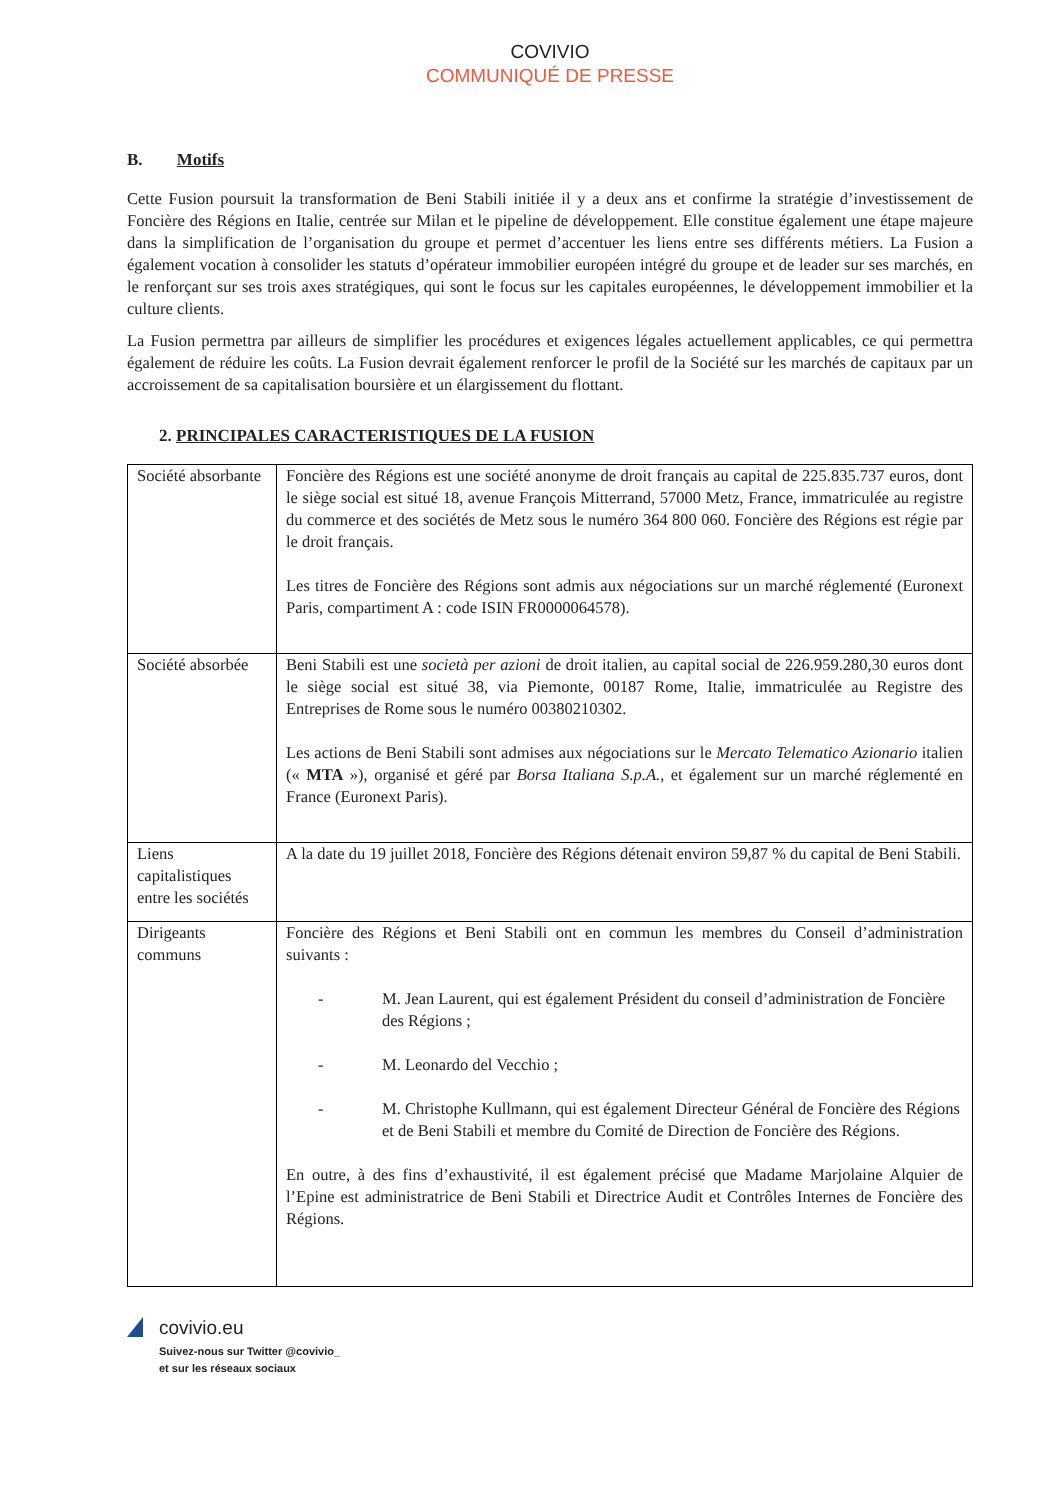COVIVIO
COMMUNIQUÉ DE PRESSE
B. Motifs
Cette Fusion poursuit la transformation de Beni Stabili initiée il y a deux ans et confirme la stratégie d’investissement de Foncière des Régions en Italie, centrée sur Milan et le pipeline de développement. Elle constitue également une étape majeure dans la simplification de l’organisation du groupe et permet d’accentuer les liens entre ses différents métiers. La Fusion a également vocation à consolider les statuts d’opérateur immobilier européen intégré du groupe et de leader sur ses marchés, en le renforçant sur ses trois axes stratégiques, qui sont le focus sur les capitales européennes, le développement immobilier et la culture clients.
La Fusion permettra par ailleurs de simplifier les procédures et exigences légales actuellement applicables, ce qui permettra également de réduire les coûts. La Fusion devrait également renforcer le profil de la Société sur les marchés de capitaux par un accroissement de sa capitalisation boursière et un élargissement du flottant.
2. PRINCIPALES CARACTERISTIQUES DE LA FUSION
| Société absorbante | Foncière des Régions est une société anonyme de droit français au capital de 225.835.737 euros, dont le siège social est situé 18, avenue François Mitterrand, 57000 Metz, France, immatriculée au registre du commerce et des sociétés de Metz sous le numéro 364 800 060. Foncière des Régions est régie par le droit français. Les titres de Foncière des Régions sont admis aux négociations sur un marché réglementé (Euronext Paris, compartiment A : code ISIN FR0000064578). |
| Société absorbée | Beni Stabili est une società per azioni de droit italien, au capital social de 226.959.280,30 euros dont le siège social est situé 38, via Piemonte, 00187 Rome, Italie, immatriculée au Registre des Entreprises de Rome sous le numéro 00380210302. Les actions de Beni Stabili sont admises aux négociations sur le Mercato Telematico Azionario italien (« MTA »), organisé et géré par Borsa Italiana S.p.A. , et également sur un marché réglementé en France (Euronext Paris). |
| Liens capitalistiques entre les sociétés | A la date du 19 juillet 2018, Foncière des Régions détenait environ 59,87 % du capital de Beni Stabili. |
| Dirigeants communs | Foncière des Régions et Beni Stabili ont en commun les membres du Conseil d’administration suivants : - M. Jean Laurent, qui est également Président du conseil d’administration de Foncière des Régions ; - M. Leonardo del Vecchio ; - M. Christophe Kullmann, qui est également Directeur Général de Foncière des Régions et de Beni Stabili et membre du Comité de Direction de Foncière des Régions. En outre, à des fins d’exhaustivité, il est également précisé que Madame Marjolaine Alquier de l’Epine est administratrice de Beni Stabili et Directrice Audit et Contrôles Internes de Foncière des Régions. |
covivio.eu
Suivez-nous sur Twitter @covivio_
et sur les réseaux sociaux